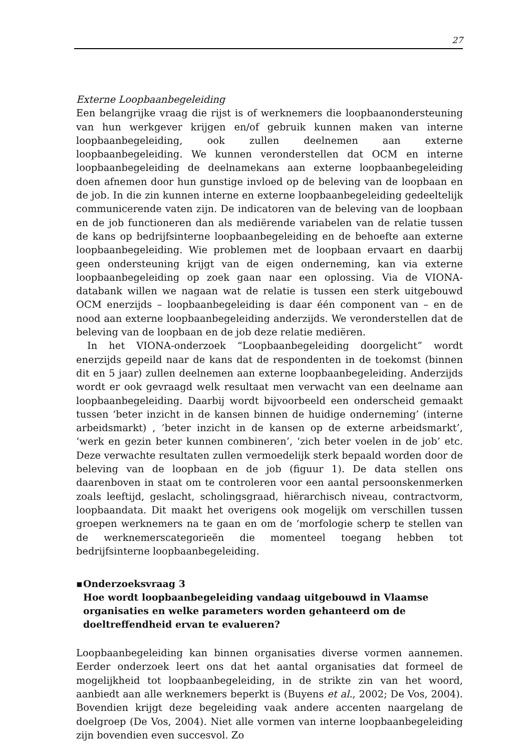27
Externe Loopbaanbegeleiding
Een belangrijke vraag die rijst is of werknemers die loopbaanondersteuning van hun werkgever krijgen en/of gebruik kunnen maken van interne loopbaanbegeleiding, ook zullen deelnemen aan externe loopbaanbegeleiding. We kunnen veronderstellen dat OCM en interne loopbaanbegeleiding de deelnamekans aan externe loopbaanbegeleiding doen afnemen door hun gunstige invloed op de beleving van de loopbaan en de job. In die zin kunnen interne en externe loopbaanbegeleiding gedeeltelijk communicerende vaten zijn. De indicatoren van de beleving van de loopbaan en de job functioneren dan als mediërende variabelen van de relatie tussen de kans op bedrijfsinterne loopbaanbegeleiding en de behoefte aan externe loopbaanbegeleiding. Wie problemen met de loopbaan ervaart en daarbij geen ondersteuning krijgt van de eigen onderneming, kan via externe loopbaanbegeleiding op zoek gaan naar een oplossing. Via de VIONA-databank willen we nagaan wat de relatie is tussen een sterk uitgebouwd OCM enerzijds – loopbaanbegeleiding is daar één component van – en de nood aan externe loopbaanbegeleiding anderzijds. We veronderstellen dat de beleving van de loopbaan en de job deze relatie mediëren.
In het VIONA-onderzoek “Loopbaanbegeleiding doorgelicht” wordt enerzijds gepeild naar de kans dat de respondenten in de toekomst (binnen dit en 5 jaar) zullen deelnemen aan externe loopbaanbegeleiding. Anderzijds wordt er ook gevraagd welk resultaat men verwacht van een deelname aan loopbaanbegeleiding. Daarbij wordt bijvoorbeeld een onderscheid gemaakt tussen ‘beter inzicht in de kansen binnen de huidige onderneming’ (interne arbeidsmarkt) , ‘beter inzicht in de kansen op de externe arbeidsmarkt’, ‘werk en gezin beter kunnen combineren’, ‘zich beter voelen in de job’ etc. Deze verwachte resultaten zullen vermoedelijk sterk bepaald worden door de beleving van de loopbaan en de job (figuur 1). De data stellen ons daarenboven in staat om te controleren voor een aantal persoonskenmerken zoals leeftijd, geslacht, scholingsgraad, hiërarchisch niveau, contractvorm, loopbaandata. Dit maakt het overigens ook mogelijk om verschillen tussen groepen werknemers na te gaan en om de ‘morfologie scherp te stellen van de werknemerscategorieën die momenteel toegang hebben tot bedrijfsinterne loopbaanbegeleiding.
▪ Onderzoeksvraag 3
Hoe wordt loopbaanbegeleiding vandaag uitgebouwd in Vlaamse organisaties en welke parameters worden gehanteerd om de doeltreffendheid ervan te evalueren?
Loopbaanbegeleiding kan binnen organisaties diverse vormen aannemen. Eerder onderzoek leert ons dat het aantal organisaties dat formeel de mogelijkheid tot loopbaanbegeleiding, in de strikte zin van het woord, aanbiedt aan alle werknemers beperkt is (Buyens et al., 2002; De Vos, 2004). Bovendien krijgt deze begeleiding vaak andere accenten naargelang de doelgroep (De Vos, 2004). Niet alle vormen van interne loopbaanbegeleiding zijn bovendien even succesvol. Zo